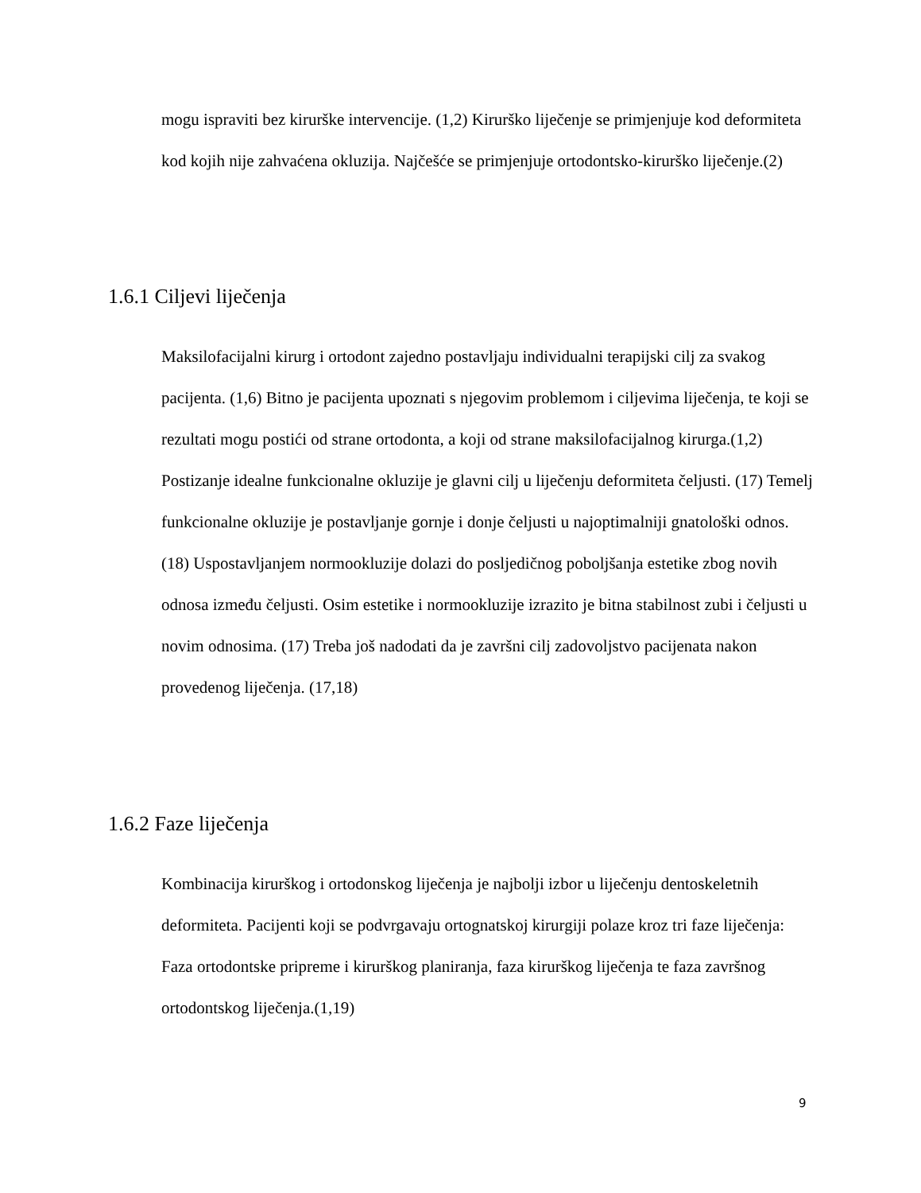mogu ispraviti bez kirurške intervencije. (1,2) Kirurško liječenje se primjenjuje kod deformiteta kod kojih nije zahvaćena okluzija. Najčešće se primjenjuje ortodontsko-kirurško liječenje.(2)
1.6.1 Ciljevi liječenja
Maksilofacijalni kirurg i ortodont zajedno postavljaju individualni terapijski cilj za svakog pacijenta. (1,6) Bitno je pacijenta upoznati s njegovim problemom i ciljevima liječenja, te koji se rezultati mogu postići od strane ortodonta, a koji od strane maksilofacijalnog kirurga.(1,2) Postizanje idealne funkcionalne okluzije je glavni cilj u liječenju deformiteta čeljusti. (17) Temelj funkcionalne okluzije je postavljanje gornje i donje čeljusti u najoptimalniji gnatološki odnos.(18) Uspostavljanjem normookluzije dolazi do posljedičnog poboljšanja estetike zbog novih odnosa između čeljusti. Osim estetike i normookluzije izrazito je bitna stabilnost zubi i čeljusti u novim odnosima. (17) Treba još nadodati da je završni cilj zadovoljstvo pacijenata nakon provedenog liječenja. (17,18)
1.6.2 Faze liječenja
Kombinacija kirurškog i ortodonskog liječenja je najbolji izbor u liječenju dentoskeletnih deformiteta. Pacijenti koji se podvrgavaju ortognatskoj kirurgiji polaze kroz tri faze liječenja: Faza ortodontske pripreme i kirurškog planiranja, faza kirurškog liječenja te faza završnog ortodontskog liječenja.(1,19)
9